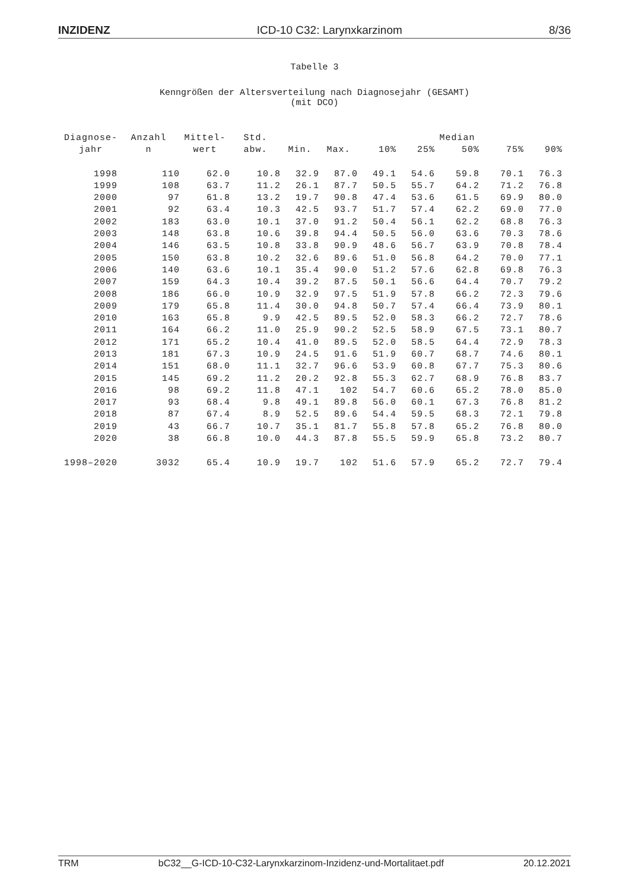INZIDENZ ICD-10 C32: Larynxkarzinom 8/36
Tabelle 3
Kenngrößen der Altersverteilung nach Diagnosejahr (GESAMT)
(mit DCO)
| Diagnose- | Anzahl | Mittel- | Std. | | | | | Median | | |
| --- | --- | --- | --- | --- | --- | --- | --- | --- | --- | --- |
| jahr | n | wert | abw. | Min. | Max. | 10% | 25% | 50% | 75% | 90% |
| 1998 | 110 | 62.0 | 10.8 | 32.9 | 87.0 | 49.1 | 54.6 | 59.8 | 70.1 | 76.3 |
| 1999 | 108 | 63.7 | 11.2 | 26.1 | 87.7 | 50.5 | 55.7 | 64.2 | 71.2 | 76.8 |
| 2000 | 97 | 61.8 | 13.2 | 19.7 | 90.8 | 47.4 | 53.6 | 61.5 | 69.9 | 80.0 |
| 2001 | 92 | 63.4 | 10.3 | 42.5 | 93.7 | 51.7 | 57.4 | 62.2 | 69.0 | 77.0 |
| 2002 | 183 | 63.0 | 10.1 | 37.0 | 91.2 | 50.4 | 56.1 | 62.2 | 68.8 | 76.3 |
| 2003 | 148 | 63.8 | 10.6 | 39.8 | 94.4 | 50.5 | 56.0 | 63.6 | 70.3 | 78.6 |
| 2004 | 146 | 63.5 | 10.8 | 33.8 | 90.9 | 48.6 | 56.7 | 63.9 | 70.8 | 78.4 |
| 2005 | 150 | 63.8 | 10.2 | 32.6 | 89.6 | 51.0 | 56.8 | 64.2 | 70.0 | 77.1 |
| 2006 | 140 | 63.6 | 10.1 | 35.4 | 90.0 | 51.2 | 57.6 | 62.8 | 69.8 | 76.3 |
| 2007 | 159 | 64.3 | 10.4 | 39.2 | 87.5 | 50.1 | 56.6 | 64.4 | 70.7 | 79.2 |
| 2008 | 186 | 66.0 | 10.9 | 32.9 | 97.5 | 51.9 | 57.8 | 66.2 | 72.3 | 79.6 |
| 2009 | 179 | 65.8 | 11.4 | 30.0 | 94.8 | 50.7 | 57.4 | 66.4 | 73.9 | 80.1 |
| 2010 | 163 | 65.8 | 9.9 | 42.5 | 89.5 | 52.0 | 58.3 | 66.2 | 72.7 | 78.6 |
| 2011 | 164 | 66.2 | 11.0 | 25.9 | 90.2 | 52.5 | 58.9 | 67.5 | 73.1 | 80.7 |
| 2012 | 171 | 65.2 | 10.4 | 41.0 | 89.5 | 52.0 | 58.5 | 64.4 | 72.9 | 78.3 |
| 2013 | 181 | 67.3 | 10.9 | 24.5 | 91.6 | 51.9 | 60.7 | 68.7 | 74.6 | 80.1 |
| 2014 | 151 | 68.0 | 11.1 | 32.7 | 96.6 | 53.9 | 60.8 | 67.7 | 75.3 | 80.6 |
| 2015 | 145 | 69.2 | 11.2 | 20.2 | 92.8 | 55.3 | 62.7 | 68.9 | 76.8 | 83.7 |
| 2016 | 98 | 69.2 | 11.8 | 47.1 | 102 | 54.7 | 60.6 | 65.2 | 78.0 | 85.0 |
| 2017 | 93 | 68.4 | 9.8 | 49.1 | 89.8 | 56.0 | 60.1 | 67.3 | 76.8 | 81.2 |
| 2018 | 87 | 67.4 | 8.9 | 52.5 | 89.6 | 54.4 | 59.5 | 68.3 | 72.1 | 79.8 |
| 2019 | 43 | 66.7 | 10.7 | 35.1 | 81.7 | 55.8 | 57.8 | 65.2 | 76.8 | 80.0 |
| 2020 | 38 | 66.8 | 10.0 | 44.3 | 87.8 | 55.5 | 59.9 | 65.8 | 73.2 | 80.7 |
| 1998–2020 | 3032 | 65.4 | 10.9 | 19.7 | 102 | 51.6 | 57.9 | 65.2 | 72.7 | 79.4 |
TRM bC32__G-ICD-10-C32-Larynxkarzinom-Inzidenz-und-Mortalitaet.pdf 20.12.2021